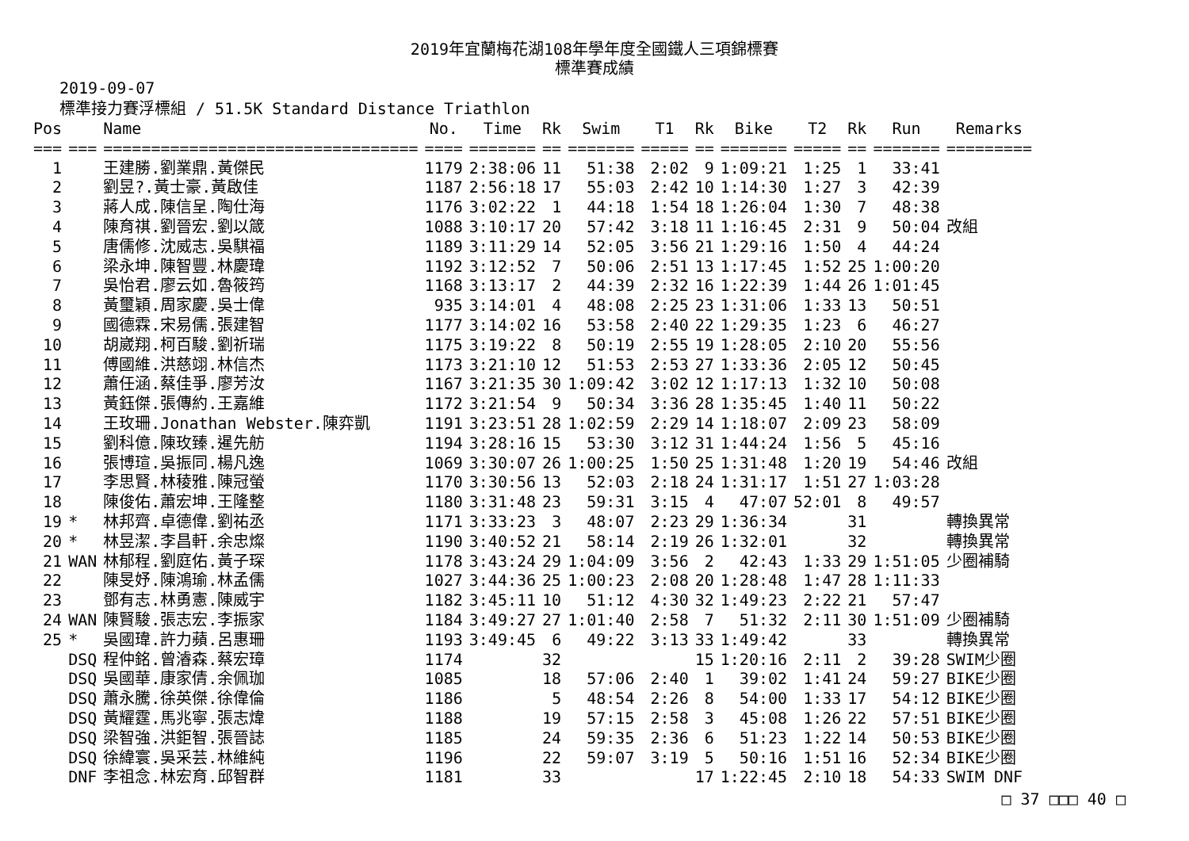2019年宜蘭梅花湖108年學年度全國鐵人三項錦標賽
標準賽成績
2019-09-07
標準接力賽浮標組 / 51.5K Standard Distance Triathlon
| Pos | | Name | No. | Time | Rk | Swim | T1 | Rk | Bike | T2 | Rk | Run | Remarks |
| --- | --- | --- | --- | --- | --- | --- | --- | --- | --- | --- | --- | --- | --- |
| === | === | ================================= | ==== | ======= | == | ======= | ===== | == | ======= | ===== | == | ======= | ========= |
| 1 | | 王建勝.劉業鼎.黃傑民 | 1179 | 2:38:06 | 11 | 51:38 | 2:02 | 9 | 1:09:21 | 1:25 | 1 | 33:41 | |
| 2 | | 劉昱?.黃士豪.黃啟佳 | 1187 | 2:56:18 | 17 | 55:03 | 2:42 | 10 | 1:14:30 | 1:27 | 3 | 42:39 | |
| 3 | | 蔣人成.陳信呈.陶仕海 | 1176 | 3:02:22 | 1 | 44:18 | 1:54 | 18 | 1:26:04 | 1:30 | 7 | 48:38 | |
| 4 | | 陳育祺.劉晉宏.劉以箴 | 1088 | 3:10:17 | 20 | 57:42 | 3:18 | 11 | 1:16:45 | 2:31 | 9 | 50:04 | 改組 |
| 5 | | 唐儒修.沈威志.吳騏福 | 1189 | 3:11:29 | 14 | 52:05 | 3:56 | 21 | 1:29:16 | 1:50 | 4 | 44:24 | |
| 6 | | 梁永坤.陳智豐.林慶瑋 | 1192 | 3:12:52 | 7 | 50:06 | 2:51 | 13 | 1:17:45 | 1:52 | 25 | 1:00:20 | |
| 7 | | 吳怡君.廖云如.魯筱筠 | 1168 | 3:13:17 | 2 | 44:39 | 2:32 | 16 | 1:22:39 | 1:44 | 26 | 1:01:45 | |
| 8 | | 黃璽穎.周家慶.吳士偉 | 935 | 3:14:01 | 4 | 48:08 | 2:25 | 23 | 1:31:06 | 1:33 | 13 | 50:51 | |
| 9 | | 國德霖.宋易儒.張建智 | 1177 | 3:14:02 | 16 | 53:58 | 2:40 | 22 | 1:29:35 | 1:23 | 6 | 46:27 | |
| 10 | | 胡崴翔.柯百駿.劉祈瑞 | 1175 | 3:19:22 | 8 | 50:19 | 2:55 | 19 | 1:28:05 | 2:10 | 20 | 55:56 | |
| 11 | | 傅國維.洪慈翊.林信杰 | 1173 | 3:21:10 | 12 | 51:53 | 2:53 | 27 | 1:33:36 | 2:05 | 12 | 50:45 | |
| 12 | | 蕭任涵.蔡佳爭.廖芳汝 | 1167 | 3:21:35 | 30 | 1:09:42 | 3:02 | 12 | 1:17:13 | 1:32 | 10 | 50:08 | |
| 13 | | 黃鈺傑.張傳約.王嘉維 | 1172 | 3:21:54 | 9 | 50:34 | 3:36 | 28 | 1:35:45 | 1:40 | 11 | 50:22 | |
| 14 | | 王玫珊.Jonathan Webster.陳弈凱 | 1191 | 3:23:51 | 28 | 1:02:59 | 2:29 | 14 | 1:18:07 | 2:09 | 23 | 58:09 | |
| 15 | | 劉科億.陳玫臻.暹先舫 | 1194 | 3:28:16 | 15 | 53:30 | 3:12 | 31 | 1:44:24 | 1:56 | 5 | 45:16 | |
| 16 | | 張博瑄.吳振同.楊凡逸 | 1069 | 3:30:07 | 26 | 1:00:25 | 1:50 | 25 | 1:31:48 | 1:20 | 19 | 54:46 | 改組 |
| 17 | | 李思賢.林稜雅.陳冠螢 | 1170 | 3:30:56 | 13 | 52:03 | 2:18 | 24 | 1:31:17 | 1:51 | 27 | 1:03:28 | |
| 18 | | 陳俊佑.蕭宏坤.王隆整 | 1180 | 3:31:48 | 23 | 59:31 | 3:15 | 4 | 47:07 | 52:01 | 8 | 49:57 | |
| 19 | * | 林邦齊.卓德偉.劉祐丞 | 1171 | 3:33:23 | 3 | 48:07 | 2:23 | 29 | 1:36:34 | | 31 | | 轉換異常 |
| 20 | * | 林昱潔.李昌軒.余忠燦 | 1190 | 3:40:52 | 21 | 58:14 | 2:19 | 26 | 1:32:01 | | 32 | | 轉換異常 |
| 21 | WAN | 林郁程.劉庭佑.黃子琛 | 1178 | 3:43:24 | 29 | 1:04:09 | 3:56 | 2 | 42:43 | 1:33 | 29 | 1:51:05 | 少圈補騎 |
| 22 | | 陳旻妤.陳鴻瑜.林孟儒 | 1027 | 3:44:36 | 25 | 1:00:23 | 2:08 | 20 | 1:28:48 | 1:47 | 28 | 1:11:33 | |
| 23 | | 鄧有志.林勇憲.陳威宇 | 1182 | 3:45:11 | 10 | 51:12 | 4:30 | 32 | 1:49:23 | 2:22 | 21 | 57:47 | |
| 24 | WAN | 陳賢駿.張志宏.李振家 | 1184 | 3:49:27 | 27 | 1:01:40 | 2:58 | 7 | 51:32 | 2:11 | 30 | 1:51:09 | 少圈補騎 |
| 25 | * | 吳國瑋.許力蘋.呂惠珊 | 1193 | 3:49:45 | 6 | 49:22 | 3:13 | 33 | 1:49:42 | | 33 | | 轉換異常 |
| | DSQ | 程仲銘.曾濬森.蔡宏璋 | 1174 | | 32 | | | 15 | 1:20:16 | 2:11 | 2 | 39:28 | SWIM少圈 |
| | DSQ | 吳國華.康家倩.余佩珈 | 1085 | | 18 | 57:06 | 2:40 | 1 | 39:02 | 1:41 | 24 | 59:27 | BIKE少圈 |
| | DSQ | 蕭永騰.徐英傑.徐偉倫 | 1186 | | 5 | 48:54 | 2:26 | 8 | 54:00 | 1:33 | 17 | 54:12 | BIKE少圈 |
| | DSQ | 黃耀霆.馬兆寧.張志煒 | 1188 | | 19 | 57:15 | 2:58 | 3 | 45:08 | 1:26 | 22 | 57:51 | BIKE少圈 |
| | DSQ | 梁智強.洪鉅智.張晉誌 | 1185 | | 24 | 59:35 | 2:36 | 6 | 51:23 | 1:22 | 14 | 50:53 | BIKE少圈 |
| | DSQ | 徐緯寰.吳采芸.林維純 | 1196 | | 22 | 59:07 | 3:19 | 5 | 50:16 | 1:51 | 16 | 52:34 | BIKE少圈 |
| | DNF | 李祖念.林宏育.邱智群 | 1181 | | 33 | | | 17 | 1:22:45 | 2:10 | 18 | 54:33 | SWIM DNF |
□ 37 □□□ 40 □